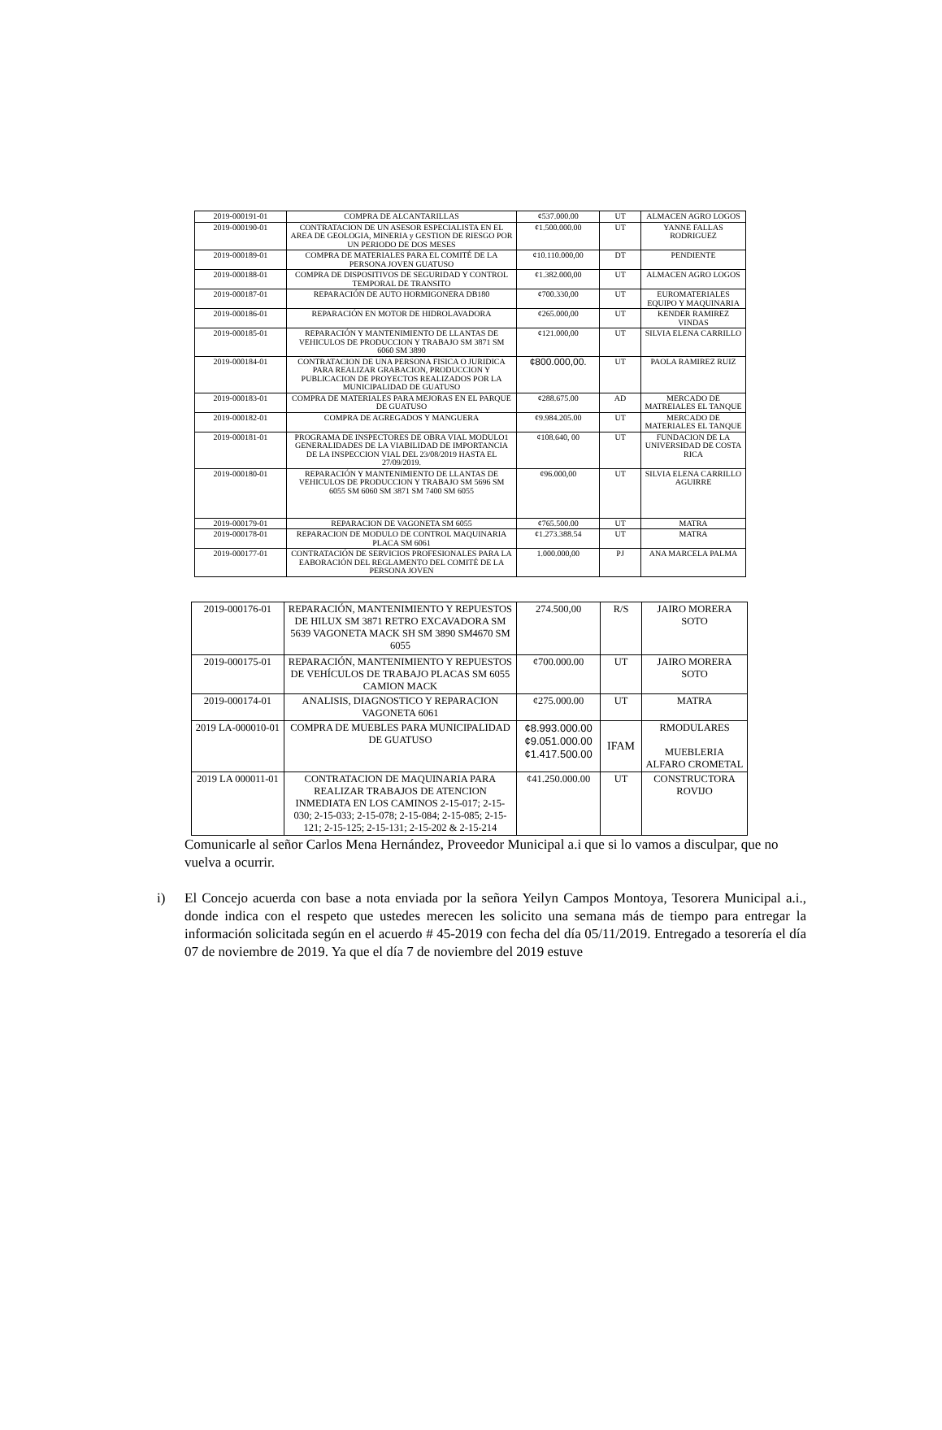| 2019-000191-01 | COMPRA DE ALCANTARILLAS | ¢537.000.00 | UT | ALMACEN AGRO LOGOS |
| 2019-000190-01 | CONTRATACION DE UN ASESOR ESPECIALISTA EN EL AREA DE GEOLOGIA, MINERIA y GESTION DE RIESGO POR UN PERIODO DE DOS MESES | ¢1.500.000.00 | UT | YANNE FALLAS RODRIGUEZ |
| 2019-000189-01 | COMPRA DE MATERIALES PARA EL COMITÉ DE LA PERSONA JOVEN GUATUSO | ¢10.110.000,00 | DT | PENDIENTE |
| 2019-000188-01 | COMPRA DE DISPOSITIVOS DE SEGURIDAD Y CONTROL TEMPORAL DE TRANSITO | ¢1.382.000,00 | UT | ALMACEN AGRO LOGOS |
| 2019-000187-01 | REPARACIÓN DE AUTO HORMIGONERA DB180 | ¢700.330,00 | UT | EUROMATERIALES EQUIPO Y MAQUINARIA |
| 2019-000186-01 | REPARACIÓN EN MOTOR DE HIDROLAVADORA | ¢265.000,00 | UT | KENDER RAMIREZ VINDAS |
| 2019-000185-01 | REPARACIÓN Y MANTENIMIENTO DE LLANTAS DE VEHICULOS DE PRODUCCION Y TRABAJO SM 3871 SM 6060 SM 3890 | ¢121.000,00 | UT | SILVIA ELENA CARRILLO |
| 2019-000184-01 | CONTRATACION DE UNA PERSONA FISICA O JURIDICA PARA REALIZAR GRABACION, PRODUCCION Y PUBLICACION DE PROYECTOS REALIZADOS POR LA MUNICIPALIDAD DE GUATUSO | ¢800.000,00. | UT | PAOLA RAMIREZ RUIZ |
| 2019-000183-01 | COMPRA DE MATERIALES PARA MEJORAS EN EL PARQUE DE GUATUSO | ¢288.675.00 | AD | MERCADO DE MATREIALES EL TANQUE |
| 2019-000182-01 | COMPRA DE AGREGADOS Y MANGUERA | ¢9.984.205.00 | UT | MERCADO DE MATERIALES EL TANQUE |
| 2019-000181-01 | PROGRAMA DE INSPECTORES DE OBRA VIAL MODULO1 GENERALIDADES DE LA VIABILIDAD DE IMPORTANCIA DE LA INSPECCION VIAL DEL 23/08/2019 HASTA EL 27/09/2019. | ¢108.640, 00 | UT | FUNDACION DE LA UNIVERSIDAD DE COSTA RICA |
| 2019-000180-01 | REPARACIÓN Y MANTENIMIENTO DE LLANTAS DE VEHICULOS DE PRODUCCION Y TRABAJO SM 5696 SM 6055 SM 6060 SM 3871 SM 7400 SM 6055 | ¢96.000,00 | UT | SILVIA ELENA CARRILLO AGUIRRE |
| 2019-000179-01 | REPARACION DE VAGONETA SM 6055 | ¢765.500.00 | UT | MATRA |
| 2019-000178-01 | REPARACION DE MODULO DE CONTROL MAQUINARIA PLACA SM 6061 | ¢1.273.388.54 | UT | MATRA |
| 2019-000177-01 | CONTRATACIÓN DE SERVICIOS PROFESIONALES PARA LA EABORACIÓN DEL REGLAMENTO DEL COMITÉ DE LA PERSONA JOVEN | 1.000.000,00 | PJ | ANA MARCELA PALMA |
| 2019-000176-01 | REPARACIÓN, MANTENIMIENTO Y REPUESTOS DE HILUX SM 3871 RETRO EXCAVADORA SM 5639 VAGONETA MACK SH SM 3890 SM4670 SM 6055 | 274.500,00 | R/S | JAIRO MORERA SOTO |
| 2019-000175-01 | REPARACIÓN, MANTENIMIENTO Y REPUESTOS DE VEHÍCULOS DE TRABAJO PLACAS SM 6055 CAMION MACK | ¢700.000.00 | UT | JAIRO MORERA SOTO |
| 2019-000174-01 | ANALISIS, DIAGNOSTICO Y REPARACION VAGONETA 6061 | ¢275.000.00 | UT | MATRA |
| 2019 LA-000010-01 | COMPRA DE MUEBLES PARA MUNICIPALIDAD DE GUATUSO | ¢8.993.000.00 ¢9.051.000.00 ¢1.417.500.00 | IFAM | RMODULARES MUEBLERIA ALFARO CROMETAL |
| 2019 LA 000011-01 | CONTRATACION DE MAQUINARIA PARA REALIZAR TRABAJOS DE ATENCION INMEDIATA EN LOS CAMINOS 2-15-017; 2-15-030; 2-15-033; 2-15-078; 2-15-084; 2-15-085; 2-15-121; 2-15-125; 2-15-131; 2-15-202 & 2-15-214 | ¢41.250.000.00 | UT | CONSTRUCTORA ROVIJO |
Comunicarle al señor Carlos Mena Hernández, Proveedor Municipal a.i que si lo vamos a disculpar, que no vuelva a ocurrir.
i) El Concejo acuerda con base a nota enviada por la señora Yeilyn Campos Montoya, Tesorera Municipal a.i., donde indica con el respeto que ustedes merecen les solicito una semana más de tiempo para entregar la información solicitada según en el acuerdo # 45-2019 con fecha del día 05/11/2019. Entregado a tesorería el día 07 de noviembre de 2019. Ya que el día 7 de noviembre del 2019 estuve